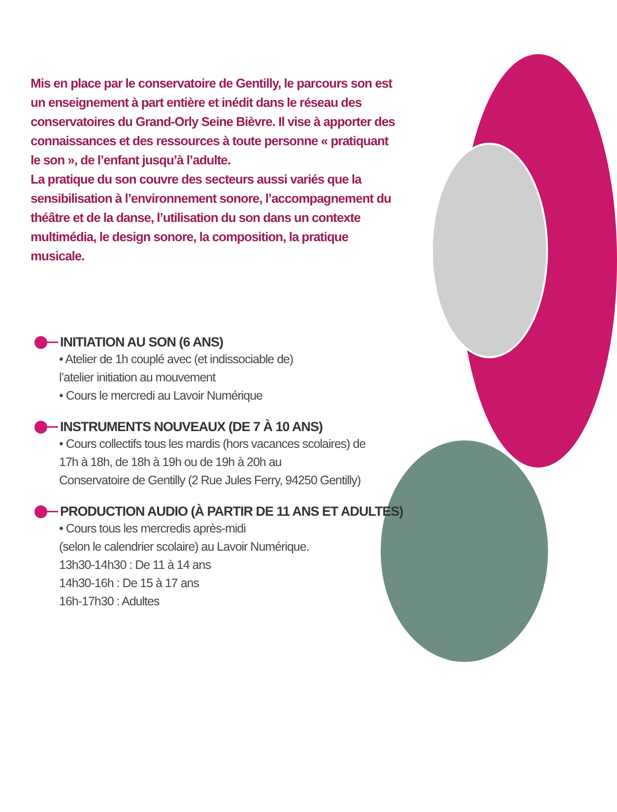Mis en place par le conservatoire de Gentilly, le parcours son est un enseignement à part entière et inédit dans le réseau des conservatoires du Grand-Orly Seine Bièvre. Il vise à apporter des connaissances et des ressources à toute personne « pratiquant le son », de l’enfant jusqu’à l’adulte.
La pratique du son couvre des secteurs aussi variés que la sensibilisation à l’environnement sonore, l’accompagnement du théâtre et de la danse, l’utilisation du son dans un contexte multimédia, le design sonore, la composition, la pratique musicale.
INITIATION AU SON (6 ANS)
• Atelier de 1h couplé avec (et indissociable de)
l’atelier initiation au mouvement
• Cours le mercredi au Lavoir Numérique
INSTRUMENTS NOUVEAUX (DE 7 À 10 ANS)
• Cours collectifs tous les mardis (hors vacances scolaires) de
17h à 18h, de 18h à 19h ou de 19h à 20h au
Conservatoire de Gentilly (2 Rue Jules Ferry, 94250 Gentilly)
PRODUCTION AUDIO (À PARTIR DE 11 ANS ET ADULTES)
• Cours tous les mercredis après-midi
(selon le calendrier scolaire) au Lavoir Numérique.
13h30-14h30 : De 11 à 14 ans
14h30-16h : De 15 à 17 ans
16h-17h30 : Adultes